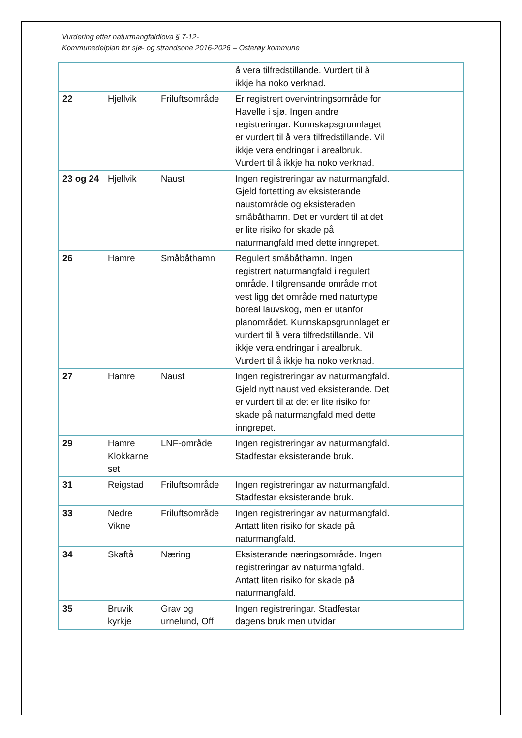Vurdering etter naturmangfaldlova § 7-12-
Kommunedelplan for sjø- og strandsone 2016-2026 – Osterøy kommune
| | | | å vera tilfredstillande. Vurdert til å ikkje ha noko verknad. |
| 22 | Hjellvik | Friluftsområde | Er registrert overvintringsområde for Havelle i sjø. Ingen andre registreringar. Kunnskapsgrunnlaget er vurdert til å vera tilfredstillande. Vil ikkje vera endringar i arealbruk. Vurdert til å ikkje ha noko verknad. |
| 23 og 24 | Hjellvik | Naust | Ingen registreringar av naturmangfald. Gjeld fortetting av eksisterande naustområde og eksisteraden småbåthamn. Det er vurdert til at det er lite risiko for skade på naturmangfald med dette inngrepet. |
| 26 | Hamre | Småbåthamn | Regulert småbåthamn. Ingen registrert naturmangfald i regulert område. I tilgrensande område mot vest ligg det område med naturtype boreal lauvskog, men er utanfor planområdet. Kunnskapsgrunnlaget er vurdert til å vera tilfredstillande. Vil ikkje vera endringar i arealbruk. Vurdert til å ikkje ha noko verknad. |
| 27 | Hamre | Naust | Ingen registreringar av naturmangfald. Gjeld nytt naust ved eksisterande. Det er vurdert til at det er lite risiko for skade på naturmangfald med dette inngrepet. |
| 29 | Hamre Klokkarne set | LNF-område | Ingen registreringar av naturmangfald. Stadfestar eksisterande bruk. |
| 31 | Reigstad | Friluftsområde | Ingen registreringar av naturmangfald. Stadfestar eksisterande bruk. |
| 33 | Nedre Vikne | Friluftsområde | Ingen registreringar av naturmangfald. Antatt liten risiko for skade på naturmangfald. |
| 34 | Skaftå | Næring | Eksisterande næringsområde. Ingen registreringar av naturmangfald. Antatt liten risiko for skade på naturmangfald. |
| 35 | Bruvik kyrkje | Grav og urnelund, Off | Ingen registreringar. Stadfestar dagens bruk men utvidar |